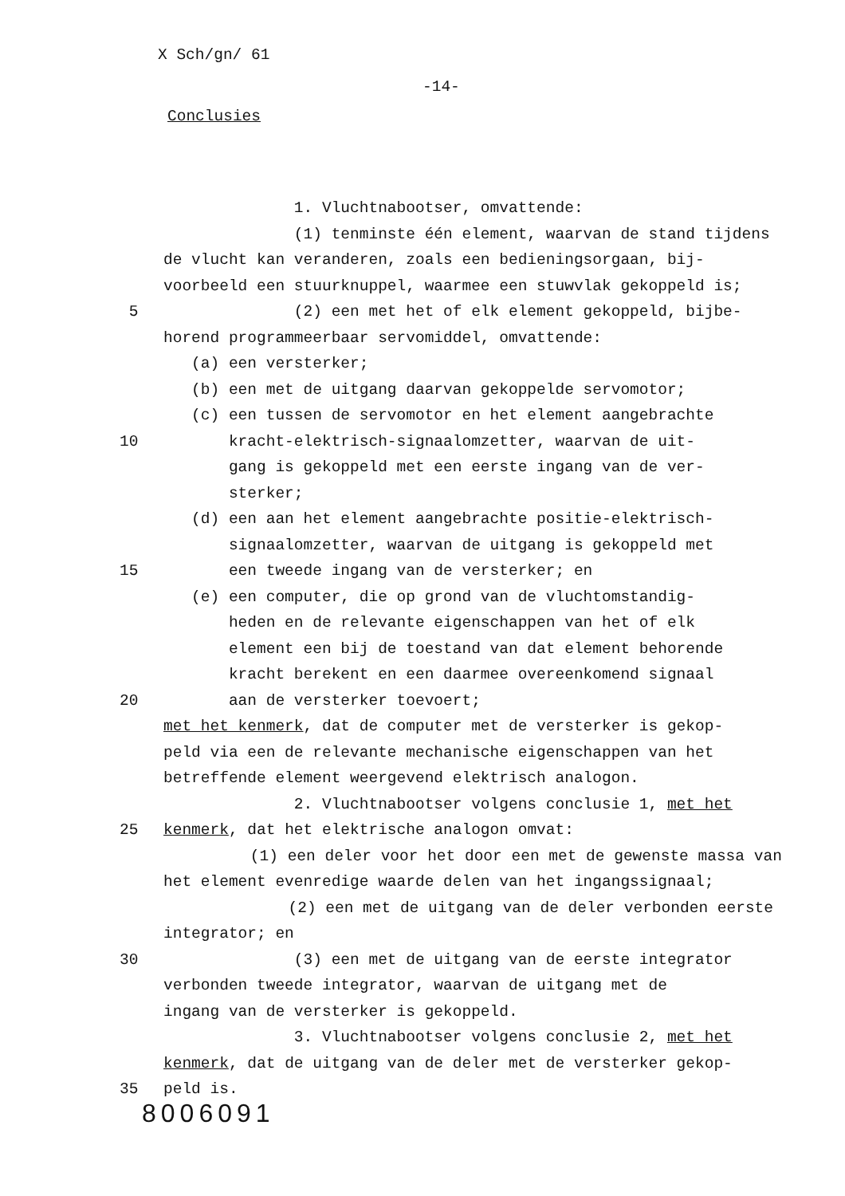X Sch/gn/ 61
-14-
Conclusies
1. Vluchtnabootser, omvattende:
(1) tenminste één element, waarvan de stand tijdens
de vlucht kan veranderen, zoals een bedieningsorgaan, bij-
voorbeeld een stuurknuppel, waarmee een stuwvlak gekoppeld is;
5 (2) een met het of elk element gekoppeld, bijbe-
horend programmeerbaar servomiddel, omvattende:
(a) een versterker;
(b) een met de uitgang daarvan gekoppelde servomotor;
(c) een tussen de servomotor en het element aangebrachte
10 kracht-elektrisch-signaalomzetter, waarvan de uit-
gang is gekoppeld met een eerste ingang van de ver-
sterker;
(d) een aan het element aangebrachte positie-elektrisch-
signaalomzetter, waarvan de uitgang is gekoppeld met
15 een tweede ingang van de versterker; en
(e) een computer, die op grond van de vluchtomstandig-
heden en de relevante eigenschappen van het of elk
element een bij de toestand van dat element behorende
kracht berekent en een daarmee overeenkomend signaal
20 aan de versterker toevoert;
met het kenmerk, dat de computer met de versterker is gekop-
peld via een de relevante mechanische eigenschappen van het
betreffende element weergevend elektrisch analogon.
2. Vluchtnabootser volgens conclusie 1, met het
25 kenmerk, dat het elektrische analogon omvat:
(1) een deler voor het door een met de gewenste massa van
het element evenredige waarde delen van het ingangssignaal;
(2) een met de uitgang van de deler verbonden eerste
integrator; en
30 (3) een met de uitgang van de eerste integrator
verbonden tweede integrator, waarvan de uitgang met de
ingang van de versterker is gekoppeld.
3. Vluchtnabootser volgens conclusie 2, met het
kenmerk, dat de uitgang van de deler met de versterker gekop-
35 peld is.
8006091